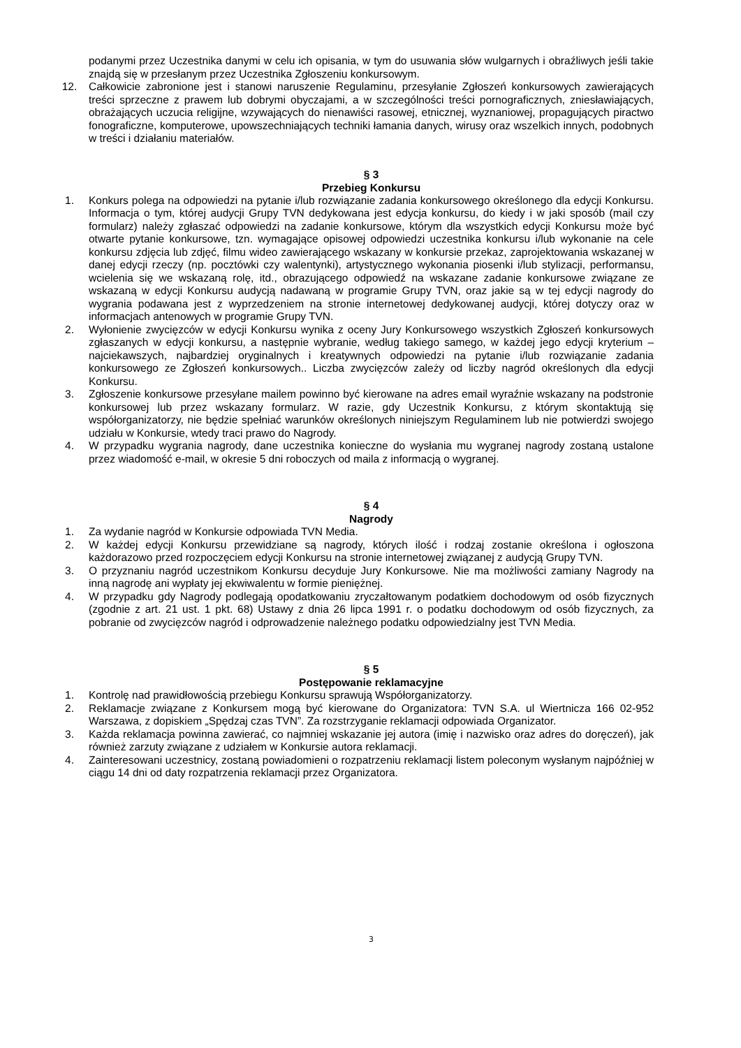podanymi przez Uczestnika danymi w celu ich opisania, w tym do usuwania słów wulgarnych i obraźliwych jeśli takie znajdą się w przesłanym przez Uczestnika Zgłoszeniu konkursowym.
12. Całkowicie zabronione jest i stanowi naruszenie Regulaminu, przesyłanie Zgłoszeń konkursowych zawierających treści sprzeczne z prawem lub dobrymi obyczajami, a w szczególności treści pornograficznych, zniesławiających, obrażających uczucia religijne, wzywających do nienawiści rasowej, etnicznej, wyznaniowej, propagujących piractwo fonograficzne, komputerowe, upowszechniających techniki łamania danych, wirusy oraz wszelkich innych, podobnych w treści i działaniu materiałów.
§ 3
Przebieg Konkursu
1. Konkurs polega na odpowiedzi na pytanie i/lub rozwiązanie zadania konkursowego określonego dla edycji Konkursu. Informacja o tym, której audycji Grupy TVN dedykowana jest edycja konkursu, do kiedy i w jaki sposób (mail czy formularz) należy zgłaszać odpowiedzi na zadanie konkursowe, którym dla wszystkich edycji Konkursu może być otwarte pytanie konkursowe, tzn. wymagające opisowej odpowiedzi uczestnika konkursu i/lub wykonanie na cele konkursu zdjęcia lub zdjęć, filmu wideo zawierającego wskazany w konkursie przekaz, zaprojektowania wskazanej w danej edycji rzeczy (np. pocztówki czy walentynki), artystycznego wykonania piosenki i/lub stylizacji, performansu, wcielenia się we wskazaną rolę, itd., obrazującego odpowiedź na wskazane zadanie konkursowe związane ze wskazaną w edycji Konkursu audycją nadawaną w programie Grupy TVN, oraz jakie są w tej edycji nagrody do wygrania podawana jest z wyprzedzeniem na stronie internetowej dedykowanej audycji, której dotyczy oraz w informacjach antenowych w programie Grupy TVN.
2. Wyłonienie zwycięzców w edycji Konkursu wynika z oceny Jury Konkursowego wszystkich Zgłoszeń konkursowych zgłaszanych w edycji konkursu, a następnie wybranie, według takiego samego, w każdej jego edycji kryterium – najciekawszych, najbardziej oryginalnych i kreatywnych odpowiedzi na pytanie i/lub rozwiązanie zadania konkursowego ze Zgłoszeń konkursowych.. Liczba zwycięzców zależy od liczby nagród określonych dla edycji Konkursu.
3. Zgłoszenie konkursowe przesyłane mailem powinno być kierowane na adres email wyraźnie wskazany na podstronie konkursowej lub przez wskazany formularz. W razie, gdy Uczestnik Konkursu, z którym skontaktują się współorganizatorzy, nie będzie spełniać warunków określonych niniejszym Regulaminem lub nie potwierdzi swojego udziału w Konkursie, wtedy traci prawo do Nagrody.
4. W przypadku wygrania nagrody, dane uczestnika konieczne do wysłania mu wygranej nagrody zostaną ustalone przez wiadomość e-mail, w okresie 5 dni roboczych od maila z informacją o wygranej.
§ 4
Nagrody
1. Za wydanie nagród w Konkursie odpowiada TVN Media.
2. W każdej edycji Konkursu przewidziane są nagrody, których ilość i rodzaj zostanie określona i ogłoszona każdorazowo przed rozpoczęciem edycji Konkursu na stronie internetowej związanej z audycją Grupy TVN.
3. O przyznaniu nagród uczestnikom Konkursu decyduje Jury Konkursowe. Nie ma możliwości zamiany Nagrody na inną nagrodę ani wypłaty jej ekwiwalentu w formie pieniężnej.
4. W przypadku gdy Nagrody podlegają opodatkowaniu zryczałtowanym podatkiem dochodowym od osób fizycznych (zgodnie z art. 21 ust. 1 pkt. 68) Ustawy z dnia 26 lipca 1991 r. o podatku dochodowym od osób fizycznych, za pobranie od zwycięzców nagród i odprowadzenie należnego podatku odpowiedzialny jest TVN Media.
§ 5
Postępowanie reklamacyjne
1. Kontrolę nad prawidłowością przebiegu Konkursu sprawują Współorganizatorzy.
2. Reklamacje związane z Konkursem mogą być kierowane do Organizatora: TVN S.A. ul Wiertnicza 166 02-952 Warszawa, z dopiskiem „Spędzaj czas TVN”. Za rozstrzyganie reklamacji odpowiada Organizator.
3. Każda reklamacja powinna zawierać, co najmniej wskazanie jej autora (imię i nazwisko oraz adres do doręczeń), jak również zarzuty związane z udziałem w Konkursie autora reklamacji.
4. Zainteresowani uczestnicy, zostaną powiadomieni o rozpatrzeniu reklamacji listem poleconym wysłanym najpóźniej w ciągu 14 dni od daty rozpatrzenia reklamacji przez Organizatora.
3